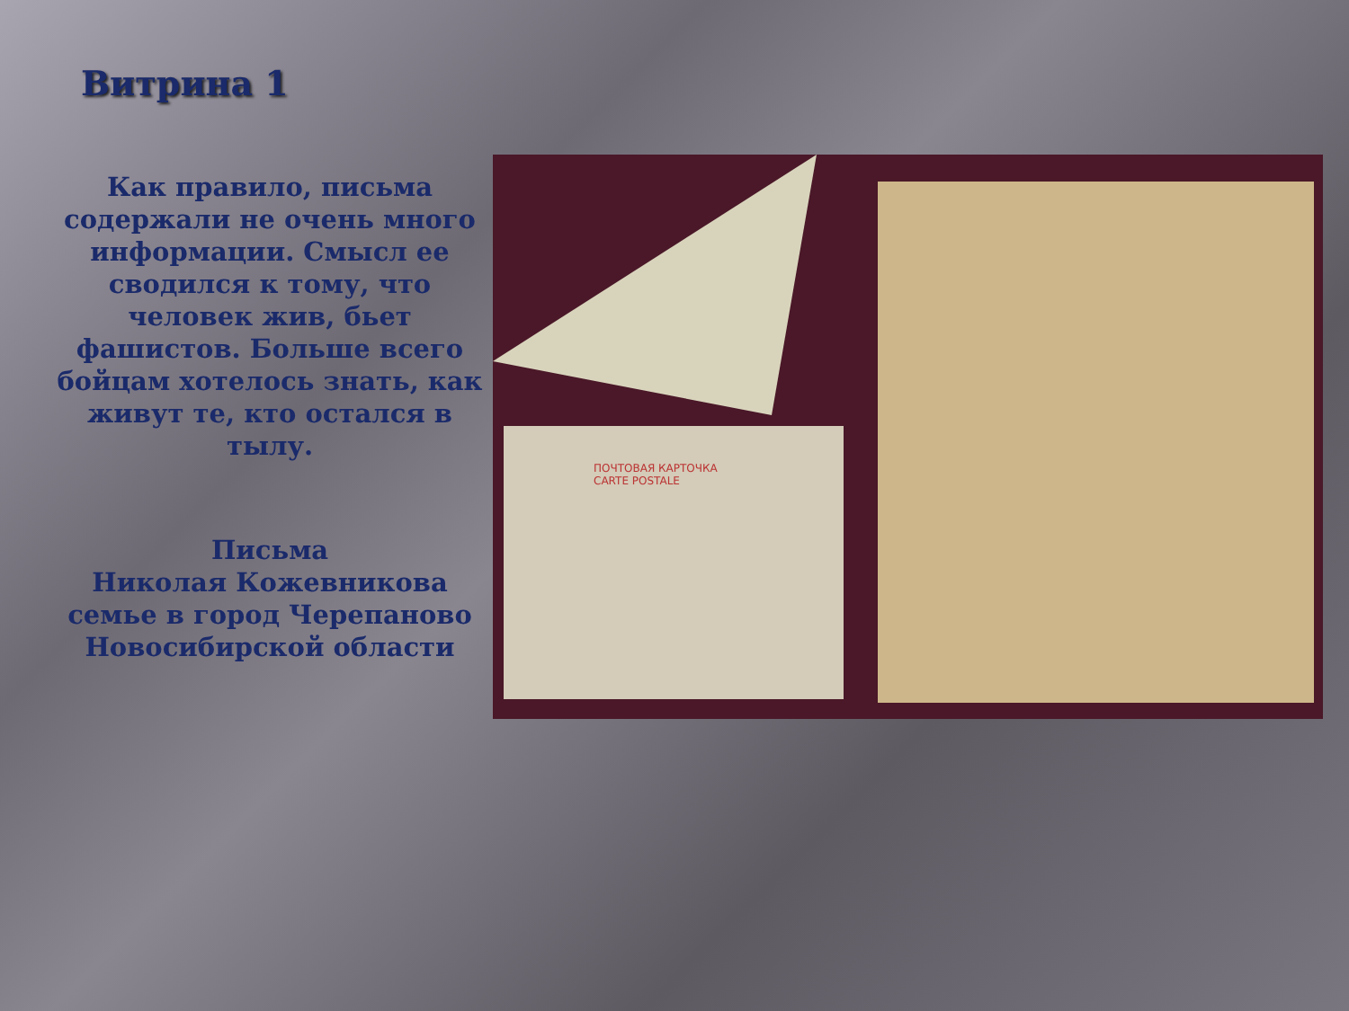Витрина 1
Как правило, письма содержали не очень много информации. Смысл ее сводился к тому, что человек жив, бьет фашистов. Больше всего бойцам хотелось знать, как живут те, кто остался в тылу.
Письма
Николая Кожевникова семье в город Черепаново Новосибирской области
ПОЧТОВАЯ КАРТОЧКА
CARTE POSTALE